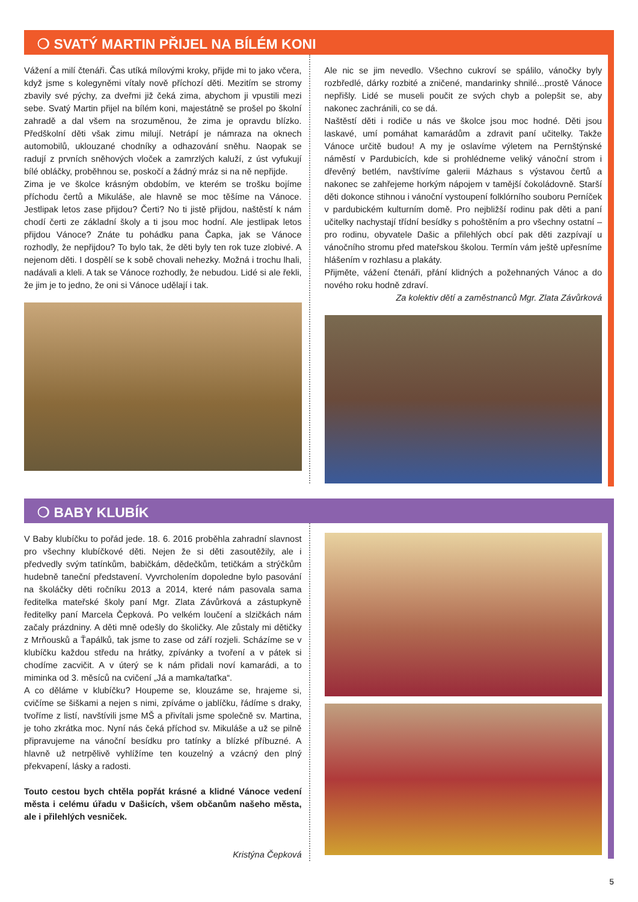❍ SVATÝ MARTIN PŘIJEL NA BÍLÉM KONI
Vážení a milí čtenáři. Čas utíká mílovými kroky, přijde mi to jako včera, když jsme s kolegyněmi vítaly nově příchozí děti. Mezitím se stromy zbavily své pýchy, za dveřmi již čeká zima, abychom ji vpustili mezi sebe. Svatý Martin přijel na bílém koni, majestátně se prošel po školní zahradě a dal všem na srozuměnou, že zima je opravdu blízko. Předškolní děti však zimu milují. Netrápí je námraza na oknech automobilů, uklouzané chodníky a odhazování sněhu. Naopak se radují z prvních sněhových vloček a zamrzlých kaluží, z úst vyfukují bílé obláčky, proběhnou se, poskočí a žádný mráz si na ně nepřijde.
Zima je ve školce krásným obdobím, ve kterém se trošku bojíme příchodu čertů a Mikuláše, ale hlavně se moc těšíme na Vánoce. Jestlipak letos zase přijdou? Čerti? No ti jistě přijdou, naštěstí k nám chodí čerti ze základní školy a ti jsou moc hodní. Ale jestlipak letos přijdou Vánoce? Znáte tu pohádku pana Čapka, jak se Vánoce rozhodly, že nepřijdou? To bylo tak, že děti byly ten rok tuze zlobivé. A nejenom děti. I dospělí se k sobě chovali nehezky. Možná i trochu lhali, nadávali a kleli. A tak se Vánoce rozhodly, že nebudou. Lidé si ale řekli, že jim je to jedno, že oni si Vánoce udělají i tak.
Ale nic se jim nevedlo. Všechno cukroví se spálilo, vánočky byly rozbředlé, dárky rozbité a zničené, mandarinky shnilé...prostě Vánoce nepřišly. Lidé se museli poučit ze svých chyb a polepšit se, aby nakonec zachránili, co se dá.
Naštěstí děti i rodiče u nás ve školce jsou moc hodné. Děti jsou laskavé, umí pomáhat kamarádům a zdravit paní učitelky. Takže Vánoce určitě budou! A my je oslavíme výletem na Pernštýnské náměstí v Pardubicích, kde si prohlédneme veliký vánoční strom i dřevěný betlém, navštívíme galerii Mázhaus s výstavou čertů a nakonec se zahřejeme horkým nápojem v tamější čokoládovně. Starší děti dokonce stihnou i vánoční vystoupení folklórního souboru Perníček v pardubickém kulturním domě. Pro nejbližší rodinu pak děti a paní učitelky nachystají třídní besídky s pohoštěním a pro všechny ostatní – pro rodinu, obyvatele Dašic a přilehlých obcí pak děti zazpívají u vánočního stromu před mateřskou školou. Termín vám ještě upřesníme hlášením v rozhlasu a plakáty.
Přijměte, vážení čtenáři, přání klidných a požehnaných Vánoc a do nového roku hodně zdraví.
Za kolektiv dětí a zaměstnanců Mgr. Zlata Závůrková
❍ BABY KLUBÍK
V Baby klubíčku to pořád jede. 18. 6. 2016 proběhla zahradní slavnost pro všechny klubíčkové děti. Nejen že si děti zasoutěžily, ale i předvedly svým tatínkům, babičkám, dědečkům, tetičkám a strýčkům hudebně taneční představení. Vyvrcholením dopoledne bylo pasování na školáčky děti ročníku 2013 a 2014, které nám pasovala sama ředitelka mateřské školy paní Mgr. Zlata Závůrková a zástupkyně ředitelky paní Marcela Čepková. Po velkém loučení a slzičkách nám začaly prázdniny. A děti mně odešly do školičky. Ale zůstaly mi dětičky z Mrňousků a Ťapálků, tak jsme to zase od září rozjeli. Scházíme se v klubíčku každou středu na hrátky, zpívánky a tvoření a v pátek si chodíme zacvičit. A v úterý se k nám přidali noví kamarádi, a to miminka od 3. měsíců na cvičení „Já a mamka/taťka“.
A co děláme v klubíčku? Houpeme se, klouzáme se, hrajeme si, cvičíme se šiškami a nejen s nimi, zpíváme o jablíčku, řádíme s draky, tvoříme z listí, navštívili jsme MŠ a přivítali jsme společně sv. Martina, je toho zkrátka moc. Nyní nás čeká příchod sv. Mikuláše a už se pilně připravujeme na vánoční besídku pro tatínky a blízké příbuzné. A hlavně už netrpělivě vyhlížíme ten kouzelný a vzácný den plný překvapení, lásky a radosti.
Touto cestou bych chtěla popřát krásné a klidné Vánoce vedení města i celému úřadu v Dašicích, všem občanům našeho města, ale i přilehlých vesniček.
Kristýna Čepková
5